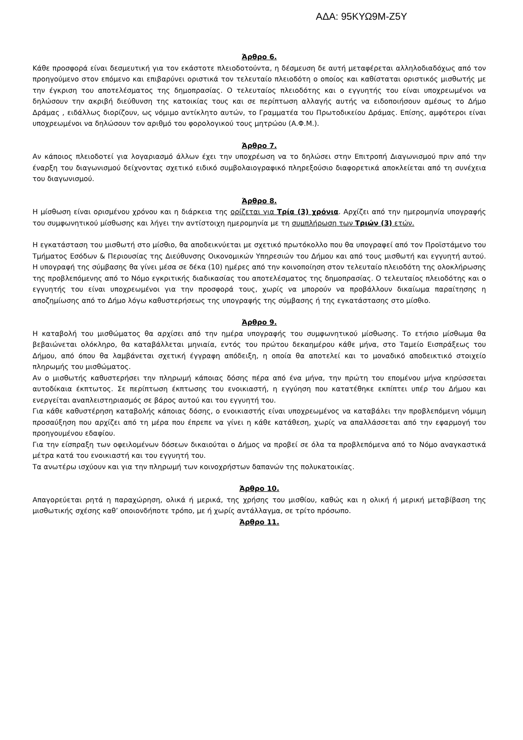ΑΔΑ: 95ΚΥΩ9Μ-Ζ5Υ
Άρθρο 6.
Κάθε προσφορά είναι δεσμευτική για τον εκάστοτε πλειοδοτούντα, η δέσμευση δε αυτή μεταφέρεται αλληλοδιαδόχως από τον προηγούμενο στον επόμενο και επιβαρύνει οριστικά τον τελευταίο πλειοδότη ο οποίος και καθίσταται οριστικός μισθωτής με την έγκριση του αποτελέσματος της δημοπρασίας. Ο τελευταίος πλειοδότης και ο εγγυητής του είναι υποχρεωμένοι να δηλώσουν την ακριβή διεύθυνση της κατοικίας τους και σε περίπτωση αλλαγής αυτής να ειδοποιήσουν αμέσως το Δήμο Δράμας , ειδάλλως διορίζουν, ως νόμιμο αντίκλητο αυτών, το Γραμματέα του Πρωτοδικείου Δράμας. Επίσης, αμφότεροι είναι υποχρεωμένοι να δηλώσουν τον αριθμό του φορολογικού τους μητρώου (Α.Φ.Μ.).
Άρθρο 7.
Αν κάποιος πλειοδοτεί για λογαριασμό άλλων έχει την υποχρέωση να το δηλώσει στην Επιτροπή Διαγωνισμού πριν από την έναρξη του διαγωνισμού δείχνοντας σχετικό ειδικό συμβολαιογραφικό πληρεξούσιο διαφορετικά αποκλείεται από τη συνέχεια του διαγωνισμού.
Άρθρο 8.
Η μίσθωση είναι ορισμένου χρόνου και η διάρκεια της ορίζεται για Τρία (3) χρόνια. Αρχίζει από την ημερομηνία υπογραφής του συμφωνητικού μίσθωσης και λήγει την αντίστοιχη ημερομηνία με τη συμπλήρωση των Τριών (3) ετών.
Η εγκατάσταση του μισθωτή στο μίσθιο, θα αποδεικνύεται με σχετικό πρωτόκολλο που θα υπογραφεί από τον Προϊστάμενο του Τμήματος Εσόδων & Περιουσίας της Διεύθυνσης Οικονομικών Υπηρεσιών του Δήμου και από τους μισθωτή και εγγυητή αυτού. Η υπογραφή της σύμβασης θα γίνει μέσα σε δέκα (10) ημέρες από την κοινοποίηση στον τελευταίο πλειοδότη της ολοκλήρωσης της προβλεπόμενης από το Νόμο εγκριτικής διαδικασίας του αποτελέσματος της δημοπρασίας. Ο τελευταίος πλειοδότης και ο εγγυητής του είναι υποχρεωμένοι για την προσφορά τους, χωρίς να μπορούν να προβάλλουν δικαίωμα παραίτησης η αποζημίωσης από το Δήμο λόγω καθυστερήσεως της υπογραφής της σύμβασης ή της εγκατάστασης στο μίσθιο.
Άρθρο 9.
Η καταβολή του μισθώματος θα αρχίσει από την ημέρα υπογραφής του συμφωνητικού μίσθωσης. Το ετήσιο μίσθωμα θα βεβαιώνεται ολόκληρο, θα καταβάλλεται μηνιαία, εντός του πρώτου δεκαημέρου κάθε μήνα, στο Ταμείο Εισπράξεως του Δήμου, από όπου θα λαμβάνεται σχετική έγγραφη απόδειξη, η οποία θα αποτελεί και το μοναδικό αποδεικτικό στοιχείο πληρωμής του μισθώματος.
Αν ο μισθωτής καθυστερήσει την πληρωμή κάποιας δόσης πέρα από ένα μήνα, την πρώτη του επομένου μήνα κηρύσσεται αυτοδίκαια έκπτωτος. Σε περίπτωση έκπτωσης του ενοικιαστή, η εγγύηση που κατατέθηκε εκπίπτει υπέρ του Δήμου και ενεργείται αναπλειστηριασμός σε βάρος αυτού και του εγγυητή του.
Για κάθε καθυστέρηση καταβολής κάποιας δόσης, ο ενοικιαστής είναι υποχρεωμένος να καταβάλει την προβλεπόμενη νόμιμη προσαύξηση που αρχίζει από τη μέρα που έπρεπε να γίνει η κάθε κατάθεση, χωρίς να απαλλάσσεται από την εφαρμογή του προηγουμένου εδαφίου.
Για την είσπραξη των οφειλομένων δόσεων δικαιούται ο Δήμος να προβεί σε όλα τα προβλεπόμενα από το Νόμο αναγκαστικά μέτρα κατά του ενοικιαστή και του εγγυητή του.
Τα ανωτέρω ισχύουν και για την πληρωμή των κοινοχρήστων δαπανών της πολυκατοικίας.
Άρθρο 10.
Απαγορεύεται ρητά η παραχώρηση, ολικά ή μερικά, της χρήσης του μισθίου, καθώς και η ολική ή μερική μεταβίβαση της μισθωτικής σχέσης καθ’ οποιονδήποτε τρόπο, με ή χωρίς αντάλλαγμα, σε τρίτο πρόσωπο.
Άρθρο 11.